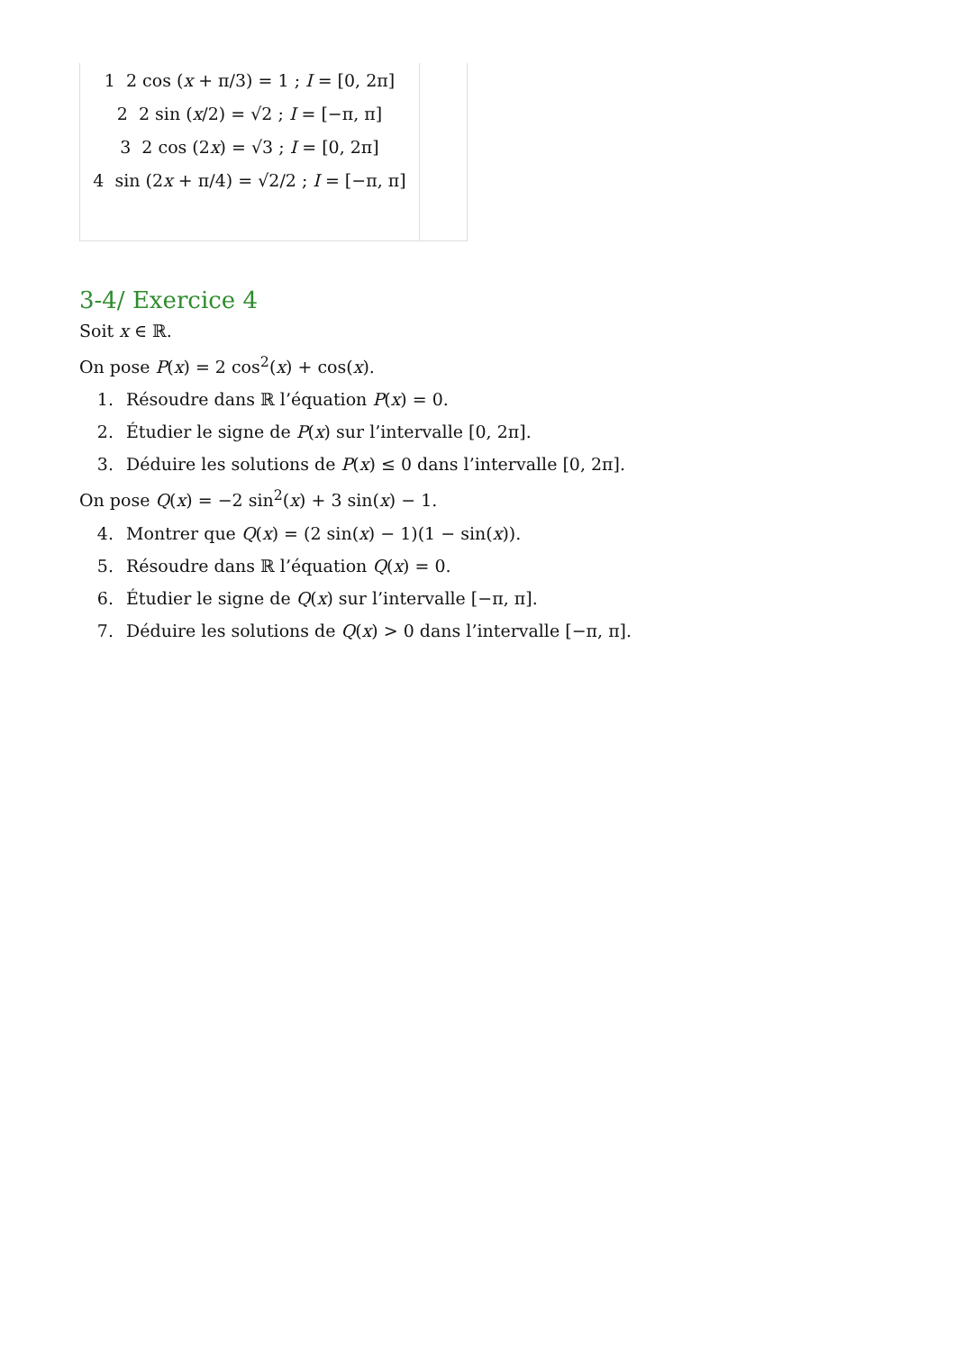| 1 2 cos ( x + π/3) = 1 ; I = [0, 2π] 2 2 sin ( x /2) = √2 ; I = [−π, π] 3 2 cos (2 x ) = √3 ; I = [0, 2π] 4 sin (2 x + π/4) = √2/2 ; I = [−π, π] | |
3-4/ Exercice 4
Soit x ∈ ℝ.
On pose P(x) = 2 cos<sup>2</sup>(x) + cos(x).
1. Résoudre dans ℝ l’équation P(x) = 0.
2. Étudier le signe de P(x) sur l’intervalle [0, 2π].
3. Déduire les solutions de P(x) ≤ 0 dans l’intervalle [0, 2π].
On pose Q(x) = −2 sin<sup>2</sup>(x) + 3 sin(x) − 1.
4. Montrer que Q(x) = (2 sin(x) − 1)(1 − sin(x)).
5. Résoudre dans ℝ l’équation Q(x) = 0.
6. Étudier le signe de Q(x) sur l’intervalle [−π, π].
7. Déduire les solutions de Q(x) > 0 dans l’intervalle [−π, π].